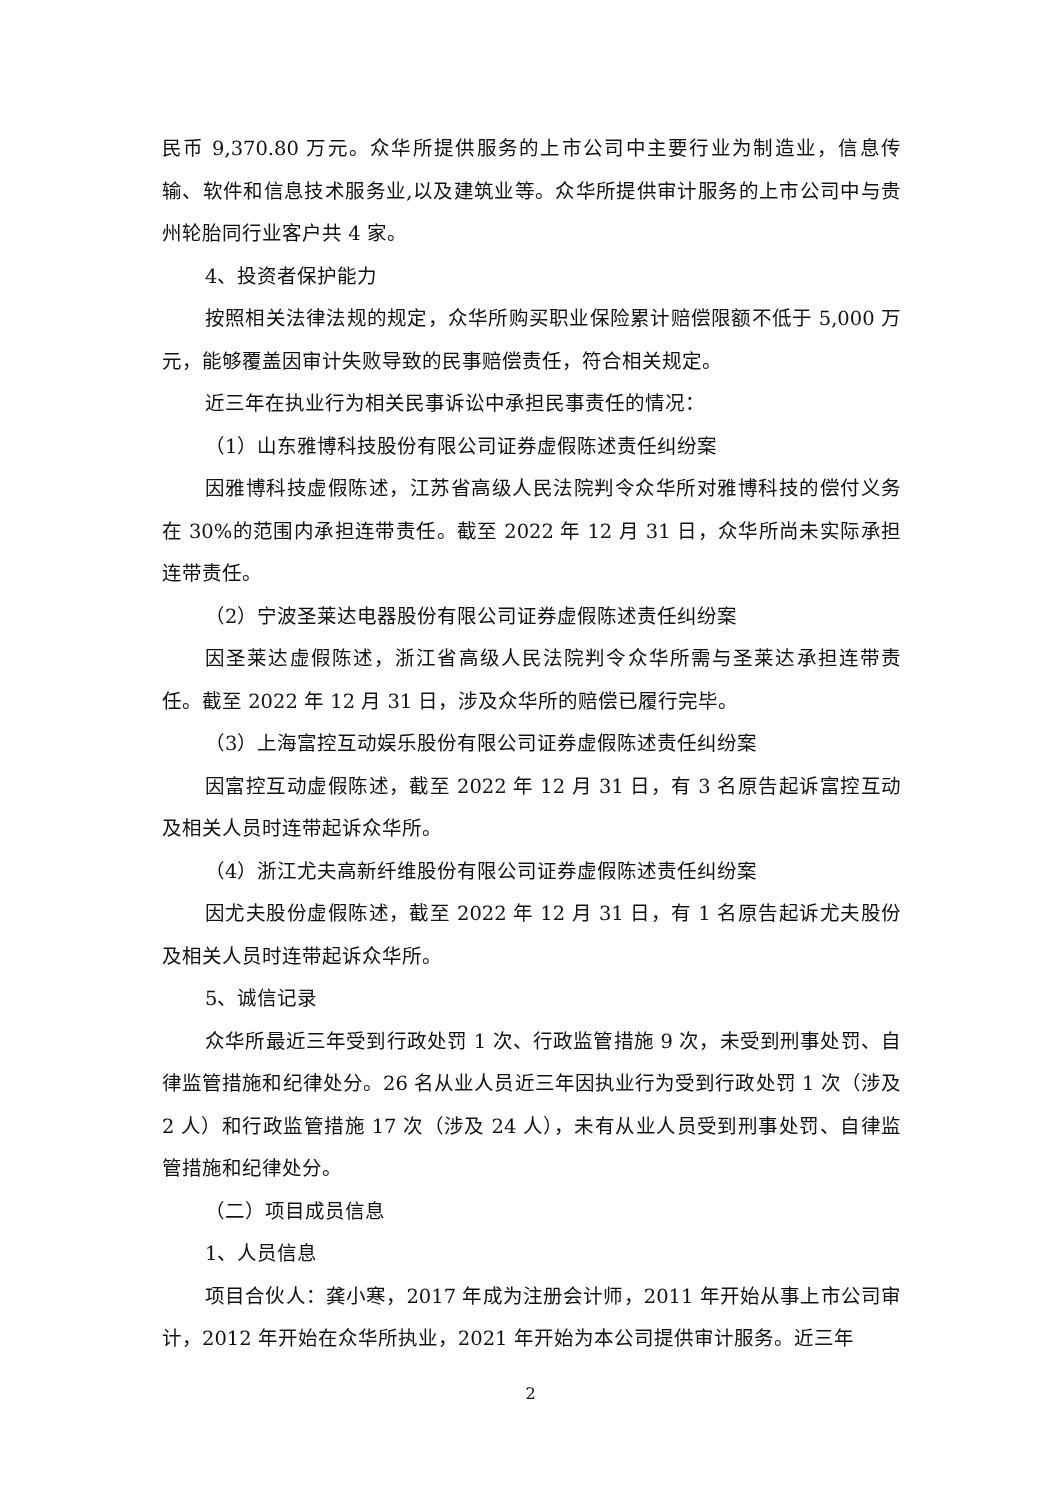民币 9,370.80 万元。众华所提供服务的上市公司中主要行业为制造业，信息传输、软件和信息技术服务业,以及建筑业等。众华所提供审计服务的上市公司中与贵州轮胎同行业客户共 4 家。
4、投资者保护能力
按照相关法律法规的规定，众华所购买职业保险累计赔偿限额不低于 5,000 万元，能够覆盖因审计失败导致的民事赔偿责任，符合相关规定。
近三年在执业行为相关民事诉讼中承担民事责任的情况：
（1）山东雅博科技股份有限公司证券虚假陈述责任纠纷案
因雅博科技虚假陈述，江苏省高级人民法院判令众华所对雅博科技的偿付义务在 30%的范围内承担连带责任。截至 2022 年 12 月 31 日，众华所尚未实际承担连带责任。
（2）宁波圣莱达电器股份有限公司证券虚假陈述责任纠纷案
因圣莱达虚假陈述，浙江省高级人民法院判令众华所需与圣莱达承担连带责任。截至 2022 年 12 月 31 日，涉及众华所的赔偿已履行完毕。
（3）上海富控互动娱乐股份有限公司证券虚假陈述责任纠纷案
因富控互动虚假陈述，截至 2022 年 12 月 31 日，有 3 名原告起诉富控互动及相关人员时连带起诉众华所。
（4）浙江尤夫高新纤维股份有限公司证券虚假陈述责任纠纷案
因尤夫股份虚假陈述，截至 2022 年 12 月 31 日，有 1 名原告起诉尤夫股份及相关人员时连带起诉众华所。
5、诚信记录
众华所最近三年受到行政处罚 1 次、行政监管措施 9 次，未受到刑事处罚、自律监管措施和纪律处分。26 名从业人员近三年因执业行为受到行政处罚 1 次（涉及 2 人）和行政监管措施 17 次（涉及 24 人），未有从业人员受到刑事处罚、自律监管措施和纪律处分。
（二）项目成员信息
1、人员信息
项目合伙人：龚小寒，2017 年成为注册会计师，2011 年开始从事上市公司审计，2012 年开始在众华所执业，2021 年开始为本公司提供审计服务。近三年
2